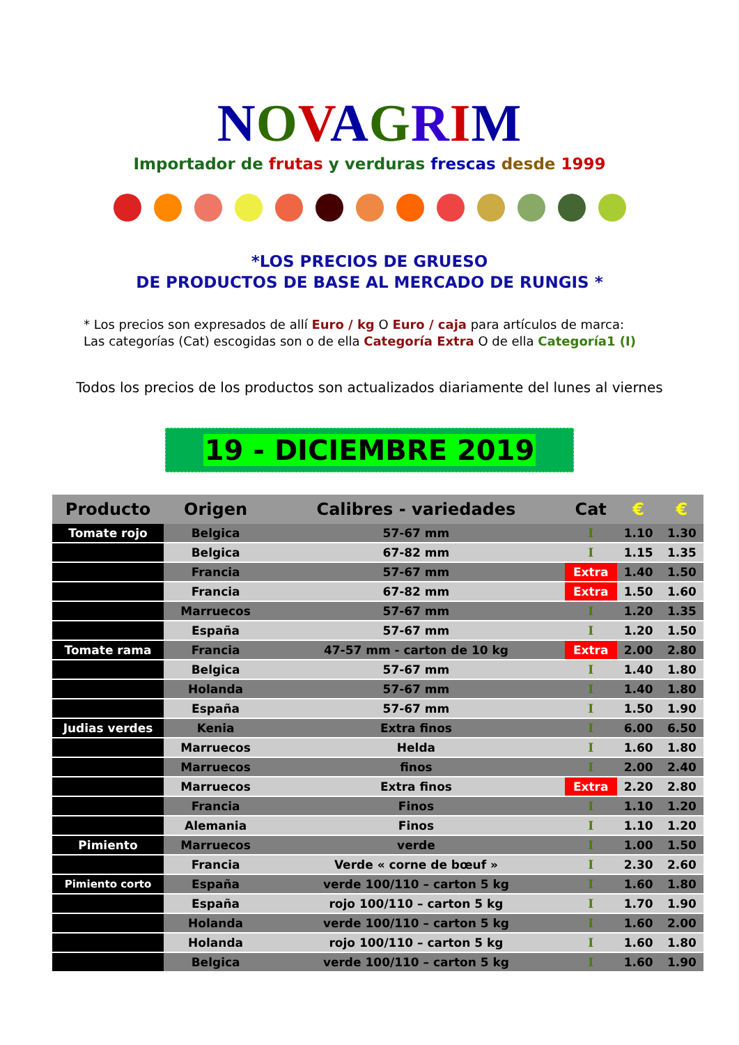NOVAGRIM
Importador de frutas y verduras frescas desde 1999
*LOS PRECIOS DE GRUESO
DE PRODUCTOS DE BASE AL MERCADO DE RUNGIS *
* Los precios son expresados de allí Euro / kg O Euro / caja para artículos de marca:
Las categorías (Cat) escogidas son o de ella Categoría Extra O de ella Categoría1 (I)
Todos los precios de los productos son actualizados diariamente del lunes al viernes
19 - DICIEMBRE 2019
| Producto | Origen | Calibres - variedades | Cat | € | € |
| --- | --- | --- | --- | --- | --- |
| Tomate rojo | Belgica | 57-67 mm | I | 1.10 | 1.30 |
| | Belgica | 67-82 mm | I | 1.15 | 1.35 |
| | Francia | 57-67 mm | Extra | 1.40 | 1.50 |
| | Francia | 67-82 mm | Extra | 1.50 | 1.60 |
| | Marruecos | 57-67 mm | I | 1.20 | 1.35 |
| | España | 57-67 mm | I | 1.20 | 1.50 |
| Tomate rama | Francia | 47-57 mm - carton de 10 kg | Extra | 2.00 | 2.80 |
| | Belgica | 57-67 mm | I | 1.40 | 1.80 |
| | Holanda | 57-67 mm | I | 1.40 | 1.80 |
| | España | 57-67 mm | I | 1.50 | 1.90 |
| Judias verdes | Kenia | Extra finos | I | 6.00 | 6.50 |
| | Marruecos | Helda | I | 1.60 | 1.80 |
| | Marruecos | finos | I | 2.00 | 2.40 |
| | Marruecos | Extra finos | Extra | 2.20 | 2.80 |
| | Francia | Finos | I | 1.10 | 1.20 |
| | Alemania | Finos | I | 1.10 | 1.20 |
| Pimiento | Marruecos | verde | I | 1.00 | 1.50 |
| | Francia | Verde « corne de bœuf » | I | 2.30 | 2.60 |
| Pimiento corto | España | verde 100/110 – carton 5 kg | I | 1.60 | 1.80 |
| | España | rojo 100/110 – carton 5 kg | I | 1.70 | 1.90 |
| | Holanda | verde 100/110 – carton 5 kg | I | 1.60 | 2.00 |
| | Holanda | rojo 100/110 – carton 5 kg | I | 1.60 | 1.80 |
| | Belgica | verde 100/110 – carton 5 kg | I | 1.60 | 1.90 |